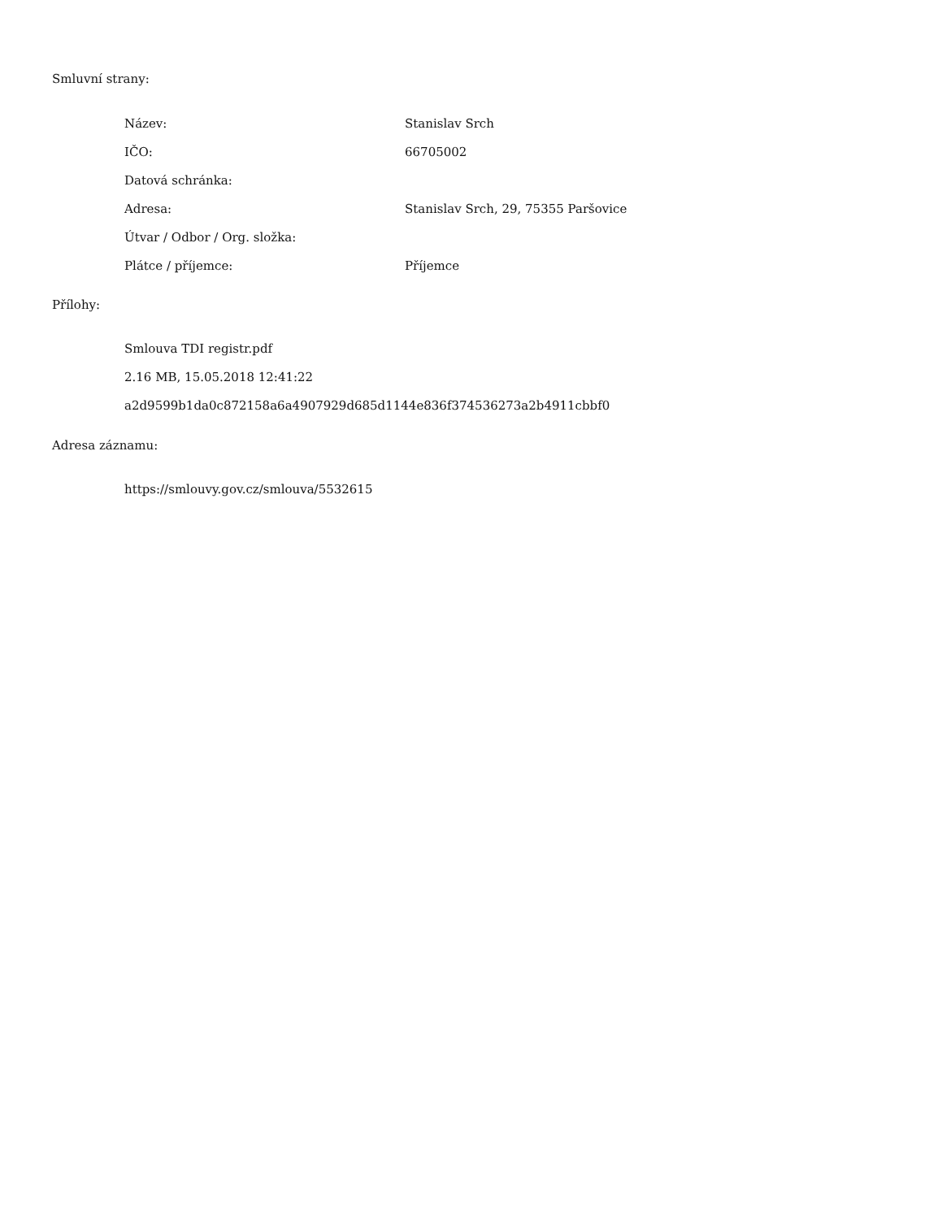Smluvní strany:
| Název: | Stanislav Srch |
| IČO: | 66705002 |
| Datová schránka: | |
| Adresa: | Stanislav Srch, 29, 75355 Paršovice |
| Útvar / Odbor / Org. složka: | |
| Plátce / příjemce: | Příjemce |
Přílohy:
Smlouva TDI registr.pdf
2.16 MB, 15.05.2018 12:41:22
a2d9599b1da0c872158a6a4907929d685d1144e836f374536273a2b4911cbbf0
Adresa záznamu:
https://smlouvy.gov.cz/smlouva/5532615